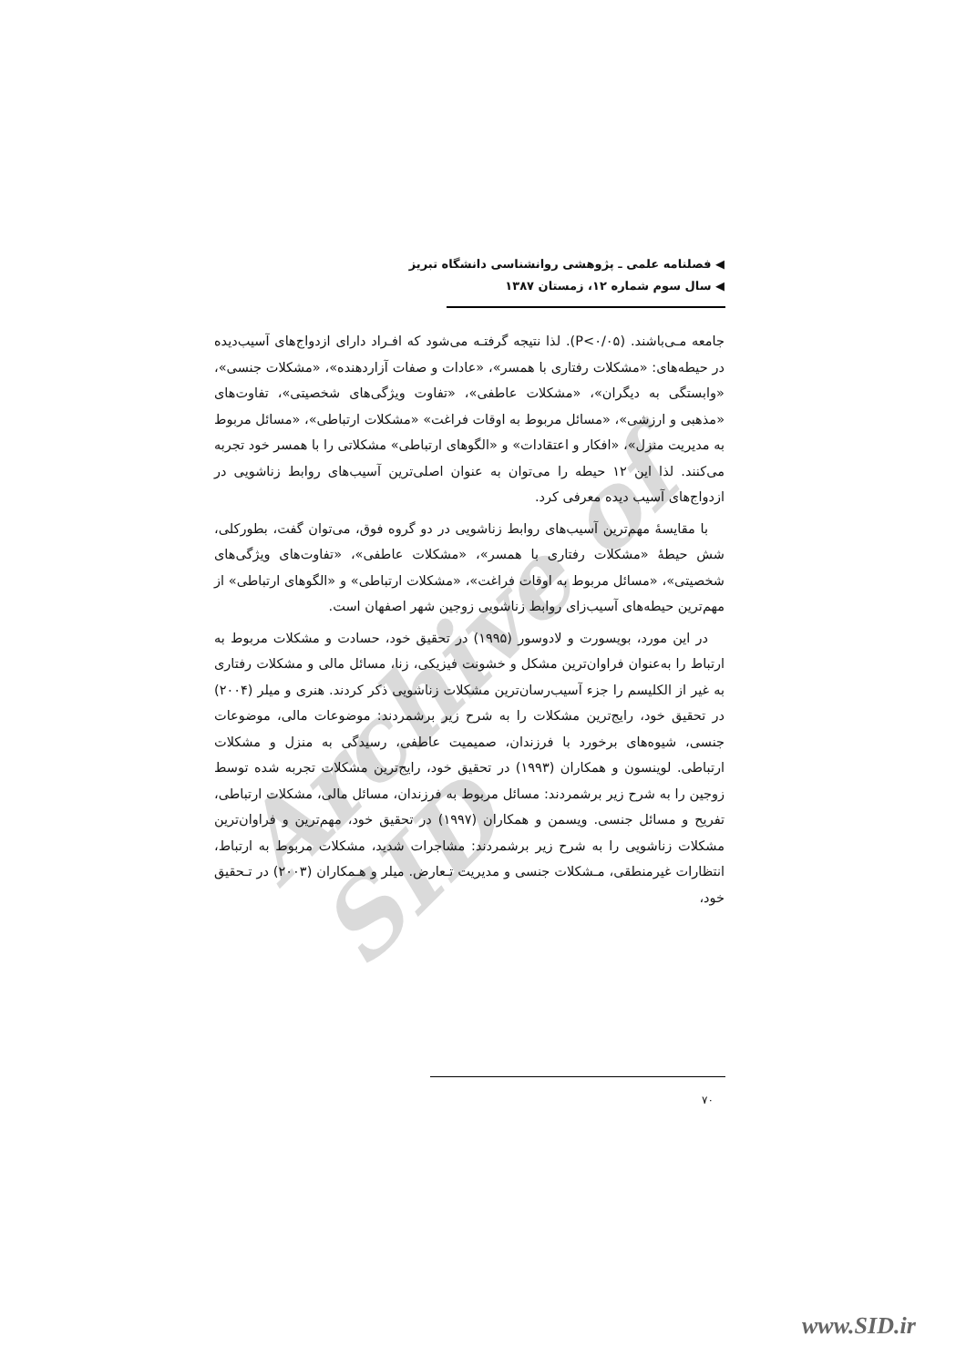Archive of SID
◀ فصلنامه علمی ـ پژوهشی روانشناسی دانشگاه تبریز
◀ سال سوم شماره ۱۲، زمستان ۱۳۸۷
جامعه مـی‌باشند. (P<۰/۰۵). لذا نتیجه گرفتـه می‌شود که افـراد دارای ازدواج‌های آسیب‌دیده در حیطه‌های: «مشکلات رفتاری با همسر»، «عادات و صفات آزاردهنده»، «مشکلات جنسی»، «وابستگی به دیگران»، «مشکلات عاطفی»، «تفاوت ویژگی‌های شخصیتی»، تفاوت‌های «مذهبی و ارزشی»، «مسائل مربوط به اوقات فراغت» «مشکلات ارتباطی»، «مسائل مربوط به مدیریت منزل»، «افکار و اعتقادات» و «الگوهای ارتباطی» مشکلاتی را با همسر خود تجربه می‌کنند. لذا این ۱۲ حیطه را می‌توان به عنوان اصلی‌ترین آسیب‌های روابط زناشویی در ازدواج‌های آسیب دیده معرفی کرد.
با مقایسهٔ مهم‌ترین آسیب‌های روابط زناشویی در دو گروه فوق، می‌توان گفت، بطورکلی، شش حیطهٔ «مشکلات رفتاری با همسر»، «مشکلات عاطفی»، «تفاوت‌های ویژگی‌های شخصیتی»، «مسائل مربوط به اوقات فراغت»، «مشکلات ارتباطی» و «الگوهای ارتباطی» از مهم‌ترین حیطه‌های آسیب‌زای روابط زناشویی زوجین شهر اصفهان است.
در این مورد، بویسورت و لادوسور (۱۹۹۵) در تحقیق خود، حسادت و مشکلات مربوط به ارتباط را به‌عنوان فراوان‌ترین مشکل و خشونت فیزیکی، زنا، مسائل مالی و مشکلات رفتاری به غیر از الکلیسم را جزء آسیب‌رسان‌ترین مشکلات زناشویی ذکر کردند. هنری و میلر (۲۰۰۴) در تحقیق خود، رایج‌ترین مشکلات را به شرح زیر برشمردند: موضوعات مالی، موضوعات جنسی، شیوه‌های برخورد با فرزندان، صمیمیت عاطفی، رسیدگی به منزل و مشکلات ارتباطی. لوینسون و همکاران (۱۹۹۳) در تحقیق خود، رایج‌ترین مشکلات تجربه شده توسط زوجین را به شرح زیر برشمردند: مسائل مربوط به فرزندان، مسائل مالی، مشکلات ارتباطی، تفریح و مسائل جنسی. ویسمن و همکاران (۱۹۹۷) در تحقیق خود، مهم‌ترین و فراوان‌ترین مشکلات زناشویی را به شرح زیر برشمردند: مشاجرات شدید، مشکلات مربوط به ارتباط، انتظارات غیرمنطقی، مـشکلات جنسی و مدیریت تـعارض. میلر و هـمکاران (۲۰۰۳) در تـحقیق خود،
۷۰
www.SID.ir